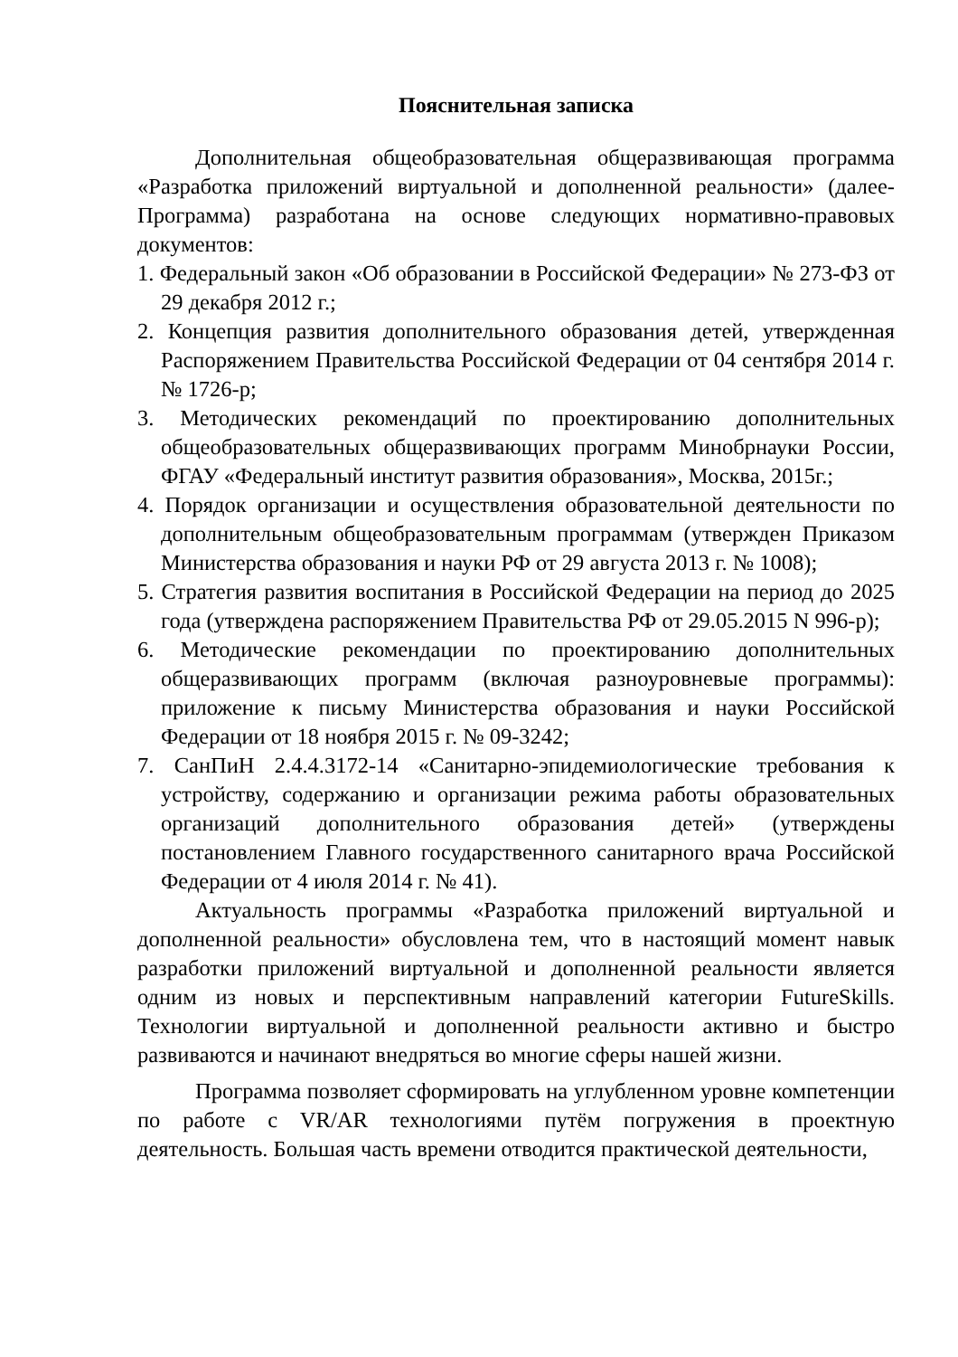Пояснительная записка
Дополнительная общеобразовательная общеразвивающая программа «Разработка приложений виртуальной и дополненной реальности» (далее-Программа) разработана на основе следующих нормативно-правовых документов:
1. Федеральный закон «Об образовании в Российской Федерации» № 273-ФЗ от 29 декабря 2012 г.;
2. Концепция развития дополнительного образования детей, утвержденная Распоряжением Правительства Российской Федерации от 04 сентября 2014 г.№ 1726-р;
3. Методических рекомендаций по проектированию дополнительных общеобразовательных общеразвивающих программ Минобрнауки России, ФГАУ «Федеральный институт развития образования», Москва, 2015г.;
4. Порядок организации и осуществления образовательной деятельности по дополнительным общеобразовательным программам (утвержден Приказом Министерства образования и науки РФ от 29 августа 2013 г. № 1008);
5. Стратегия развития воспитания в Российской Федерации на период до 2025 года (утверждена распоряжением Правительства РФ от 29.05.2015 N 996-р);
6. Методические рекомендации по проектированию дополнительных общеразвивающих программ (включая разноуровневые программы): приложение к письму Министерства образования и науки Российской Федерации от 18 ноября 2015 г. № 09-3242;
7. СанПиН 2.4.4.3172-14 «Санитарно-эпидемиологические требования к устройству, содержанию и организации режима работы образовательных организаций дополнительного образования детей» (утверждены постановлением Главного государственного санитарного врача Российской Федерации от 4 июля 2014 г. № 41).
Актуальность программы «Разработка приложений виртуальной и дополненной реальности» обусловлена тем, что в настоящий момент навык разработки приложений виртуальной и дополненной реальности является одним из новых и перспективным направлений категории FutureSkills. Технологии виртуальной и дополненной реальности активно и быстро развиваются и начинают внедряться во многие сферы нашей жизни.
Программа позволяет сформировать на углубленном уровне компетенции по работе с VR/AR технологиями путём погружения в проектную деятельность. Большая часть времени отводится практической деятельности,